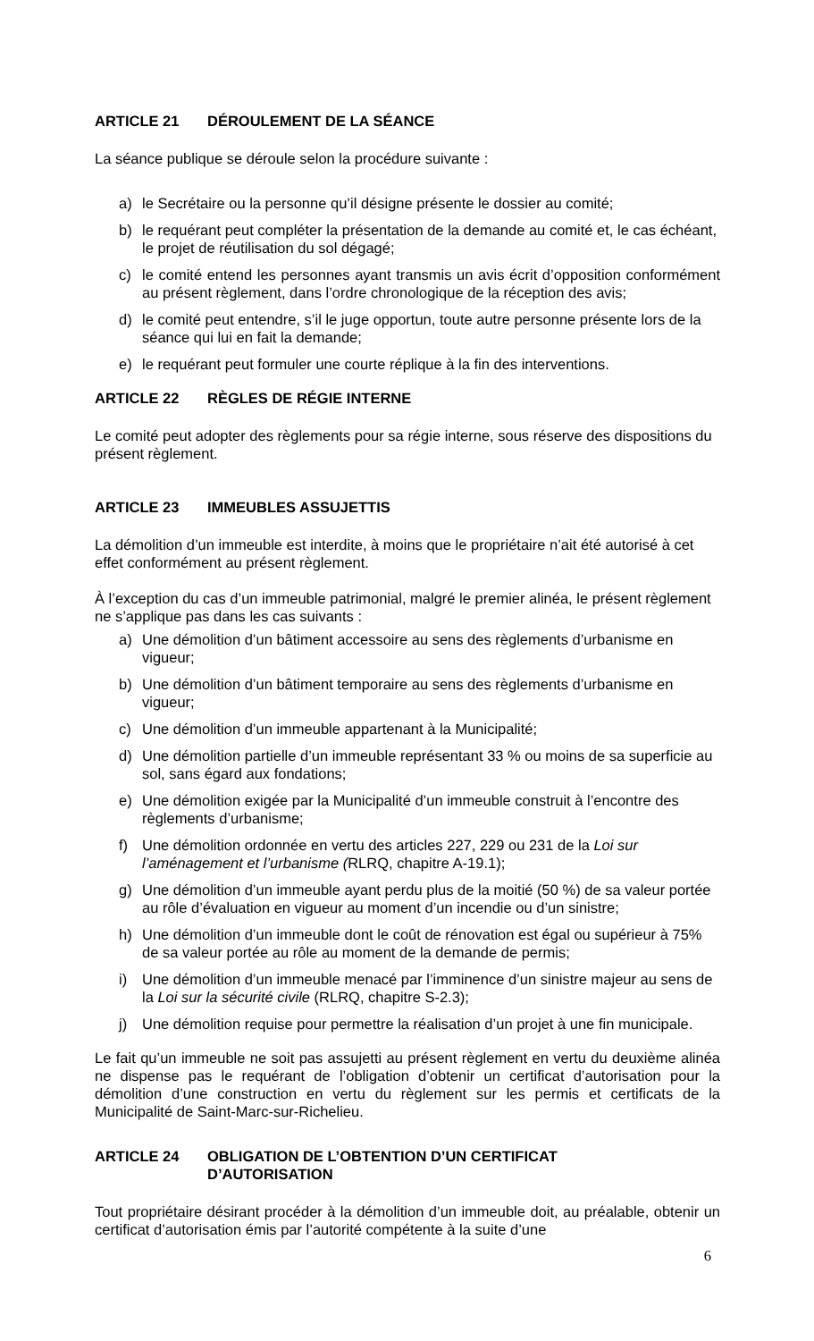ARTICLE 21 DÉROULEMENT DE LA SÉANCE
La séance publique se déroule selon la procédure suivante :
a) le Secrétaire ou la personne qu’il désigne présente le dossier au comité;
b) le requérant peut compléter la présentation de la demande au comité et, le cas échéant, le projet de réutilisation du sol dégagé;
c) le comité entend les personnes ayant transmis un avis écrit d’opposition conformément au présent règlement, dans l’ordre chronologique de la réception des avis;
d) le comité peut entendre, s’il le juge opportun, toute autre personne présente lors de la séance qui lui en fait la demande;
e) le requérant peut formuler une courte réplique à la fin des interventions.
ARTICLE 22 RÈGLES DE RÉGIE INTERNE
Le comité peut adopter des règlements pour sa régie interne, sous réserve des dispositions du présent règlement.
ARTICLE 23 IMMEUBLES ASSUJETTIS
La démolition d’un immeuble est interdite, à moins que le propriétaire n’ait été autorisé à cet effet conformément au présent règlement.
À l’exception du cas d’un immeuble patrimonial, malgré le premier alinéa, le présent règlement ne s’applique pas dans les cas suivants :
a) Une démolition d’un bâtiment accessoire au sens des règlements d’urbanisme en vigueur;
b) Une démolition d’un bâtiment temporaire au sens des règlements d’urbanisme en vigueur;
c) Une démolition d’un immeuble appartenant à la Municipalité;
d) Une démolition partielle d’un immeuble représentant 33 % ou moins de sa superficie au sol, sans égard aux fondations;
e) Une démolition exigée par la Municipalité d’un immeuble construit à l’encontre des règlements d’urbanisme;
f) Une démolition ordonnée en vertu des articles 227, 229 ou 231 de la Loi sur l’aménagement et l’urbanisme (RLRQ, chapitre A-19.1);
g) Une démolition d’un immeuble ayant perdu plus de la moitié (50 %) de sa valeur portée au rôle d’évaluation en vigueur au moment d’un incendie ou d’un sinistre;
h) Une démolition d’un immeuble dont le coût de rénovation est égal ou supérieur à 75% de sa valeur portée au rôle au moment de la demande de permis;
i) Une démolition d’un immeuble menacé par l’imminence d’un sinistre majeur au sens de la Loi sur la sécurité civile (RLRQ, chapitre S-2.3);
j) Une démolition requise pour permettre la réalisation d’un projet à une fin municipale.
Le fait qu’un immeuble ne soit pas assujetti au présent règlement en vertu du deuxième alinéa ne dispense pas le requérant de l’obligation d’obtenir un certificat d’autorisation pour la démolition d’une construction en vertu du règlement sur les permis et certificats de la Municipalité de Saint-Marc-sur-Richelieu.
ARTICLE 24 OBLIGATION DE L’OBTENTION D’UN CERTIFICAT
D’AUTORISATION
Tout propriétaire désirant procéder à la démolition d’un immeuble doit, au préalable, obtenir un certificat d’autorisation émis par l’autorité compétente à la suite d’une
6